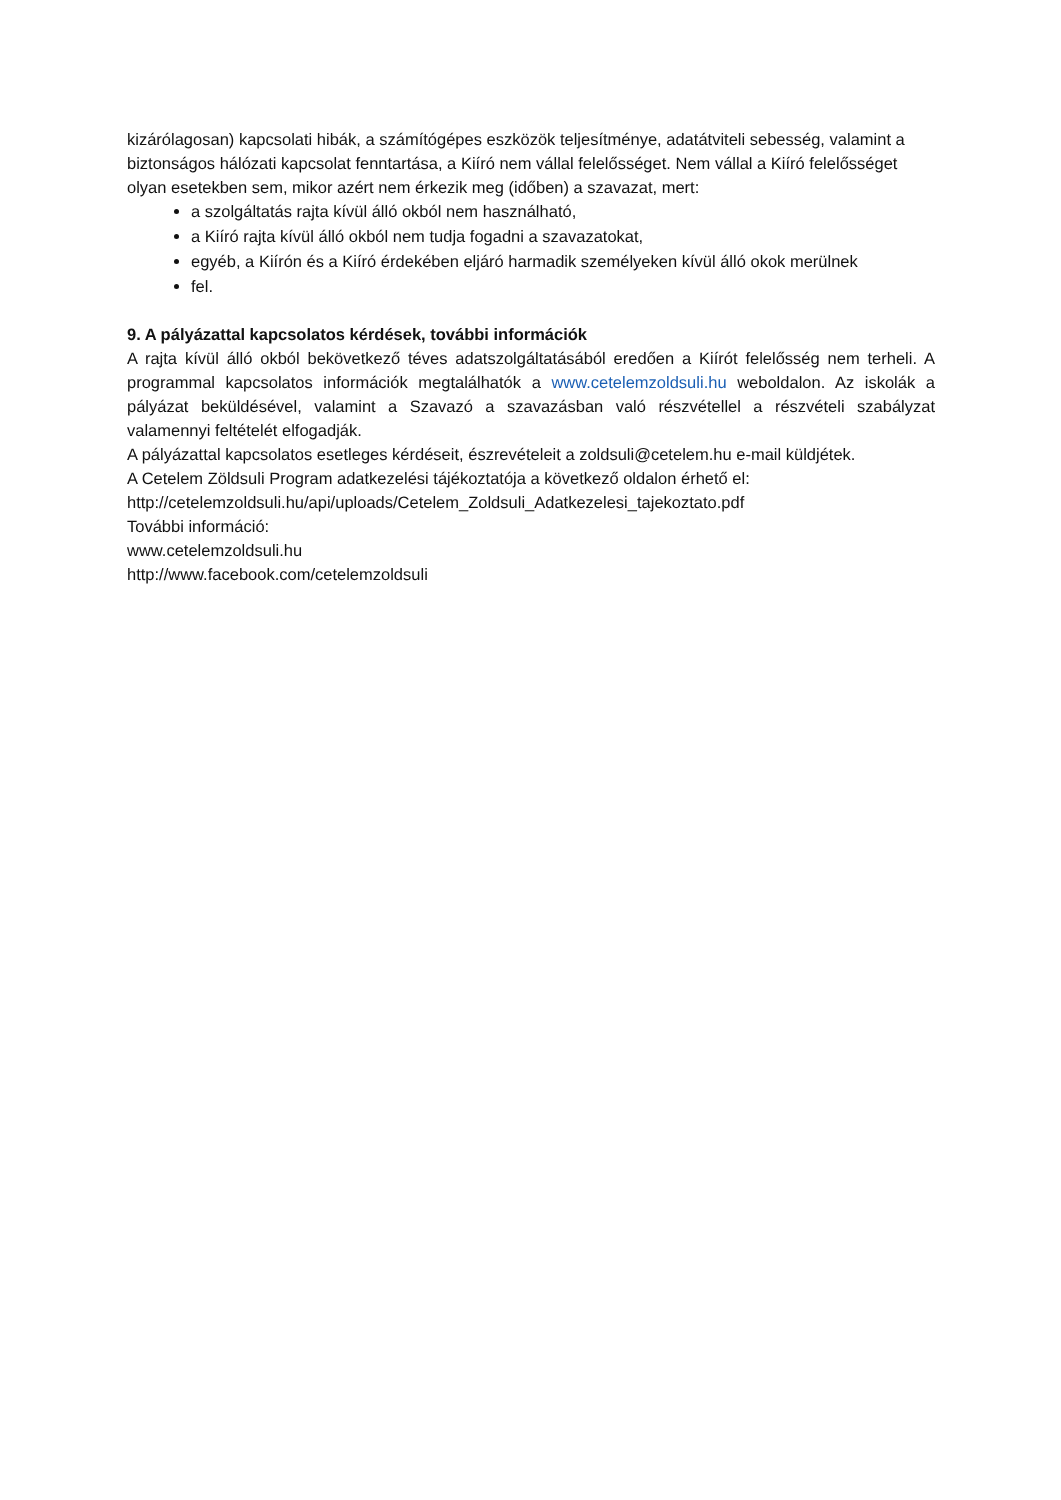kizárólagosan) kapcsolati hibák, a számítógépes eszközök teljesítménye, adatátviteli sebesség, valamint a biztonságos hálózati kapcsolat fenntartása, a Kiíró nem vállal felelősséget. Nem vállal a Kiíró felelősséget olyan esetekben sem, mikor azért nem érkezik meg (időben) a szavazat, mert:
a szolgáltatás rajta kívül álló okból nem használható,
a Kiíró rajta kívül álló okból nem tudja fogadni a szavazatokat,
egyéb, a Kiírón és a Kiíró érdekében eljáró harmadik személyeken kívül álló okok merülnek
fel.
9. A pályázattal kapcsolatos kérdések, további információk
A rajta kívül álló okból bekövetkező téves adatszolgáltatásából eredően a Kiírót felelősség nem terheli. A programmal kapcsolatos információk megtalálhatók a www.cetelemzoldsuli.hu weboldalon. Az iskolák a pályázat beküldésével, valamint a Szavazó a szavazásban való részvétellel a részvételi szabályzat valamennyi feltételét elfogadják.
A pályázattal kapcsolatos esetleges kérdéseit, észrevételeit a zoldsuli@cetelem.hu e-mail küldjétek.
A Cetelem Zöldsuli Program adatkezelési tájékoztatója a következő oldalon érhető el:
http://cetelemzoldsuli.hu/api/uploads/Cetelem_Zoldsuli_Adatkezelesi_tajekoztato.pdf
További információ:
www.cetelemzoldsuli.hu
http://www.facebook.com/cetelemzoldsuli